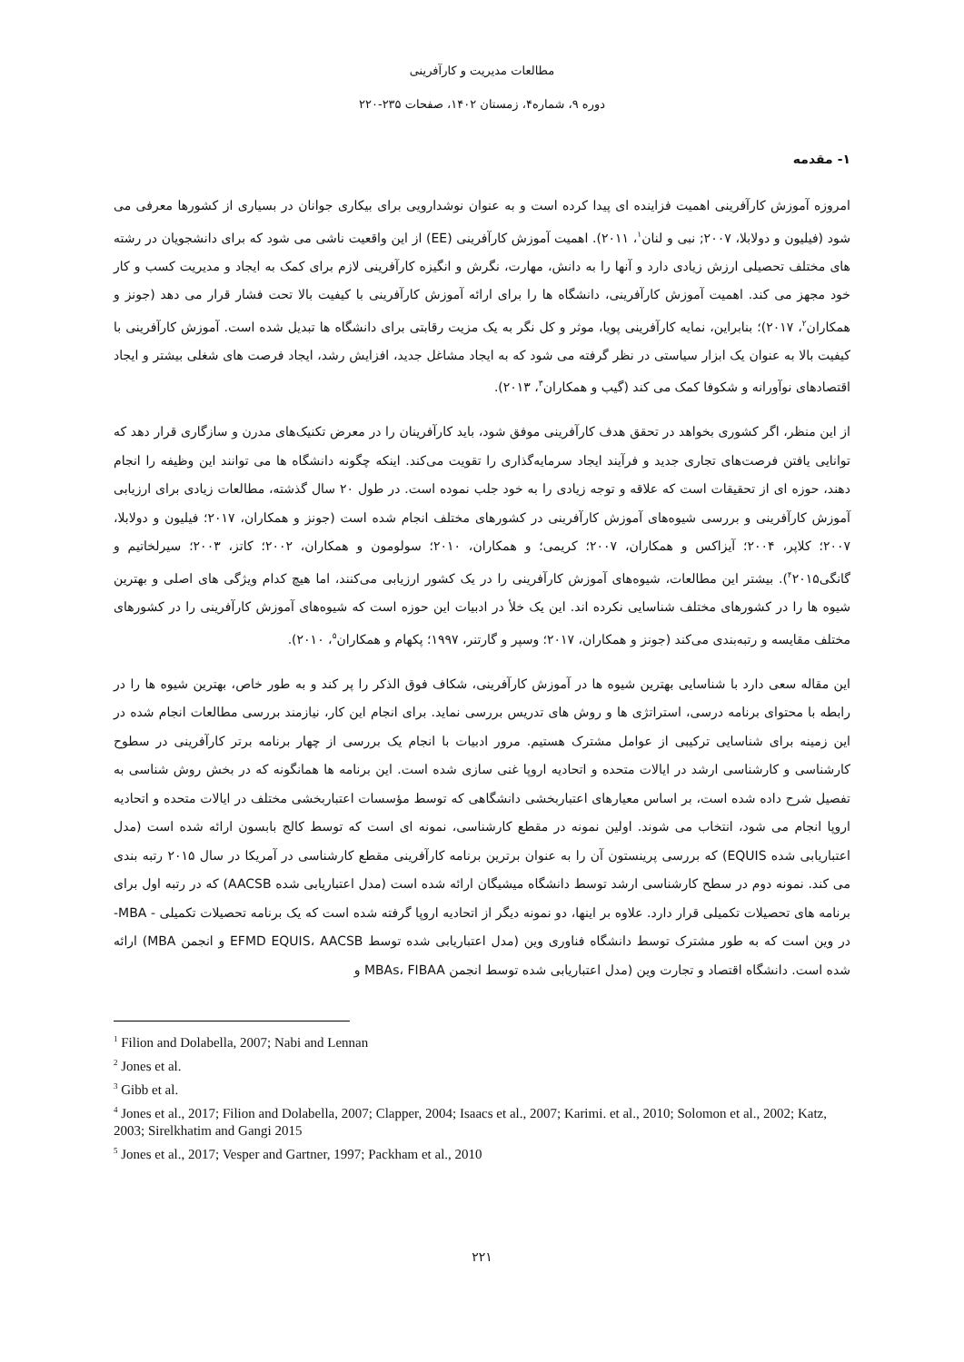مطالعات مدیریت و کارآفرینی
دوره ۹، شماره۴، زمستان ۱۴۰۲، صفحات ۲۳۵-۲۲۰
۱- مقدمه
امروزه آموزش کارآفرینی اهمیت فزاینده ای پیدا کرده است و به عنوان نوشدارویی برای بیکاری جوانان در بسیاری از کشورها معرفی می شود (فیلیون و دولابلا، ۲۰۰۷; نبی و لنان<sup>۱</sup>، ۲۰۱۱). اهمیت آموزش کارآفرینی (EE) از این واقعیت ناشی می شود که برای دانشجویان در رشته های مختلف تحصیلی ارزش زیادی دارد و آنها را به دانش، مهارت، نگرش و انگیزه کارآفرینی لازم برای کمک به ایجاد و مدیریت کسب و کار خود مجهز می کند. اهمیت آموزش کارآفرینی، دانشگاه ها را برای ارائه آموزش کارآفرینی با کیفیت بالا تحت فشار قرار می دهد (جونز و همکاران<sup>۲</sup>، ۲۰۱۷)؛ بنابراین، نمایه کارآفرینی پویا، موثر و کل نگر به یک مزیت رقابتی برای دانشگاه ها تبدیل شده است. آموزش کارآفرینی با کیفیت بالا به عنوان یک ابزار سیاستی در نظر گرفته می شود که به ایجاد مشاغل جدید، افزایش رشد، ایجاد فرصت های شغلی بیشتر و ایجاد اقتصادهای نوآورانه و شکوفا کمک می کند (گیب و همکاران<sup>۳</sup>، ۲۰۱۳).
از این منظر، اگر کشوری بخواهد در تحقق هدف کارآفرینی موفق شود، باید کارآفرینان را در معرض تکنیک‌های مدرن و سازگاری قرار دهد که توانایی یافتن فرصت‌های تجاری جدید و فرآیند ایجاد سرمایه‌گذاری را تقویت می‌کند. اینکه چگونه دانشگاه ها می توانند این وظیفه را انجام دهند، حوزه ای از تحقیقات است که علاقه و توجه زیادی را به خود جلب نموده است. در طول ۲۰ سال گذشته، مطالعات زیادی برای ارزیابی آموزش کارآفرینی و بررسی شیوه‌های آموزش کارآفرینی در کشورهای مختلف انجام شده است (جونز و همکاران، ۲۰۱۷؛ فیلیون و دولابلا، ۲۰۰۷؛ کلاپر، ۲۰۰۴؛ آیزاکس و همکاران، ۲۰۰۷؛ کریمی؛ و همکاران، ۲۰۱۰؛ سولومون و همکاران، ۲۰۰۲؛ کاتز، ۲۰۰۳؛ سیرلخاتیم و گانگی<sup>۴</sup>۲۰۱۵). بیشتر این مطالعات، شیوه‌های آموزش کارآفرینی را در یک کشور ارزیابی می‌کنند، اما هیچ کدام ویژگی های اصلی و بهترین شیوه ها را در کشورهای مختلف شناسایی نکرده اند. این یک خلأ در ادبیات این حوزه است که شیوه‌های آموزش کارآفرینی را در کشورهای مختلف مقایسه و رتبه‌بندی می‌کند (جونز و همکاران، ۲۰۱۷؛ وسپر و گارتنر، ۱۹۹۷؛ پکهام و همکاران<sup>۵</sup>، ۲۰۱۰).
این مقاله سعی دارد با شناسایی بهترین شیوه ها در آموزش کارآفرینی، شکاف فوق الذکر را پر کند و به طور خاص، بهترین شیوه ها را در رابطه با محتوای برنامه درسی، استراتژی ها و روش های تدریس بررسی نماید. برای انجام این کار، نیازمند بررسی مطالعات انجام شده در این زمینه برای شناسایی ترکیبی از عوامل مشترک هستیم. مرور ادبیات با انجام یک بررسی از چهار برنامه برتر کارآفرینی در سطوح کارشناسی و کارشناسی ارشد در ایالات متحده و اتحادیه اروپا غنی سازی شده است. این برنامه ها همانگونه که در بخش روش شناسی به تفصیل شرح داده شده است، بر اساس معیارهای اعتباربخشی دانشگاهی که توسط مؤسسات اعتباربخشی مختلف در ایالات متحده و اتحادیه اروپا انجام می شود، انتخاب می شوند. اولین نمونه در مقطع کارشناسی، نمونه ای است که توسط کالج بابسون ارائه شده است (مدل اعتباریابی شده EQUIS) که بررسی پرینستون آن را به عنوان برترین برنامه کارآفرینی مقطع کارشناسی در آمریکا در سال ۲۰۱۵ رتبه بندی می کند. نمونه دوم در سطح کارشناسی ارشد توسط دانشگاه میشیگان ارائه شده است (مدل اعتباریابی شده AACSB) که در رتبه اول برای برنامه های تحصیلات تکمیلی قرار دارد. علاوه بر اینها، دو نمونه دیگر از اتحادیه اروپا گرفته شده است که یک برنامه تحصیلات تکمیلی - MBA- در وین است که به طور مشترک توسط دانشگاه فناوری وین (مدل اعتباریابی شده توسط EFMD EQUIS، AACSB و انجمن MBA) ارائه شده است. دانشگاه اقتصاد و تجارت وین (مدل اعتباریابی شده توسط انجمن MBAs، FIBAA و
<sup>1</sup> Filion and Dolabella, 2007; Nabi and Lennan
<sup>2</sup> Jones et al.
<sup>3</sup> Gibb et al.
<sup>4</sup> Jones et al., 2017; Filion and Dolabella, 2007; Clapper, 2004; Isaacs et al., 2007; Karimi. et al., 2010; Solomon et al., 2002; Katz, 2003; Sirelkhatim and Gangi 2015
<sup>5</sup> Jones et al., 2017; Vesper and Gartner, 1997; Packham et al., 2010
۲۲۱